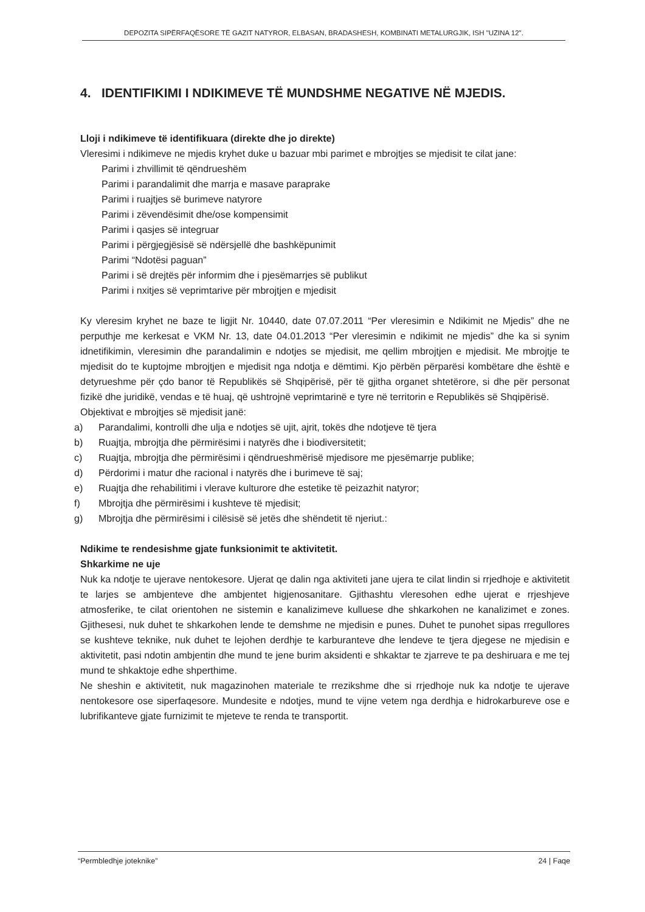DEPOZITA SIPËRFAQËSORE TË GAZIT NATYROR, ELBASAN, BRADASHESH, KOMBINATI METALURGJIK, ISH "UZINA 12".
4. IDENTIFIKIMI I NDIKIMEVE TË MUNDSHME NEGATIVE NË MJEDIS.
Lloji i ndikimeve të identifikuara (direkte dhe jo direkte)
Vleresimi i ndikimeve ne mjedis kryhet duke u bazuar mbi parimet e mbrojtjes se mjedisit te cilat jane:
Parimi i zhvillimit të qëndrueshëm
Parimi i parandalimit dhe marrja e masave paraprake
Parimi i ruajtjes së burimeve natyrore
Parimi i zëvendësimit dhe/ose kompensimit
Parimi i qasjes së integruar
Parimi i përgjegjësisë së ndërsjellë dhe bashkëpunimit
Parimi “Ndotësi paguan”
Parimi i së drejtës për informim dhe i pjesëmarrjes së publikut
Parimi i nxitjes së veprimtarive për mbrojtjen e mjedisit
Ky vleresim kryhet ne baze te ligjit Nr. 10440, date 07.07.2011 “Per vleresimin e Ndikimit ne Mjedis” dhe ne perputhje me kerkesat e VKM Nr. 13, date 04.01.2013 “Per vleresimin e ndikimit ne mjedis” dhe ka si synim idnetifikimin, vleresimin dhe parandalimin e ndotjes se mjedisit, me qellim mbrojtjen e mjedisit. Me mbrojtje te mjedisit do te kuptojme mbrojtjen e mjedisit nga ndotja e dëmtimi. Kjo përbën përparësi kombëtare dhe është e detyrueshme për çdo banor të Republikës së Shqipërisë, për të gjitha organet shtetërore, si dhe për personat fizikë dhe juridikë, vendas e të huaj, që ushtrojnë veprimtarinë e tyre në territorin e Republikës së Shqipërisë.
Objektivat e mbrojtjes së mjedisit janë:
a) Parandalimi, kontrolli dhe ulja e ndotjes së ujit, ajrit, tokës dhe ndotjeve të tjera
b) Ruajtja, mbrojtja dhe përmirësimi i natyrës dhe i biodiversitetit;
c) Ruajtja, mbrojtja dhe përmirësimi i qëndrueshmërisë mjedisore me pjesëmarrje publike;
d) Përdorimi i matur dhe racional i natyrës dhe i burimeve të saj;
e) Ruajtja dhe rehabilitimi i vlerave kulturore dhe estetike të peizazhit natyror;
f) Mbrojtja dhe përmirësimi i kushteve të mjedisit;
g) Mbrojtja dhe përmirësimi i cilësisë së jetës dhe shëndetit të njeriut.:
Ndikime te rendesishme gjate funksionimit te aktivitetit.
Shkarkime ne uje
Nuk ka ndotje te ujerave nentokesore. Ujerat qe dalin nga aktiviteti jane ujera te cilat lindin si rrjedhoje e aktivitetit te larjes se ambjenteve dhe ambjentet higjenosanitare. Gjithashtu vleresohen edhe ujerat e rrjeshjeve atmosferike, te cilat orientohen ne sistemin e kanalizimeve kulluese dhe shkarkohen ne kanalizimet e zones. Gjithesesi, nuk duhet te shkarkohen lende te demshme ne mjedisin e punes. Duhet te punohet sipas rregullores se kushteve teknike, nuk duhet te lejohen derdhje te karburanteve dhe lendeve te tjera djegese ne mjedisin e aktivitetit, pasi ndotin ambjentin dhe mund te jene burim aksidenti e shkaktar te zjarreve te pa deshiruara e me tej mund te shkaktoje edhe shperthime.
Ne sheshin e aktivitetit, nuk magazinohen materiale te rrezikshme dhe si rrjedhoje nuk ka ndotje te ujerave nentokesore ose siperfaqesore. Mundesite e ndotjes, mund te vijne vetem nga derdhja e hidrokarbureve ose e lubrifikanteve gjate furnizimit te mjeteve te renda te transportit.
“Permbledhje joteknike” 24 | Faqe